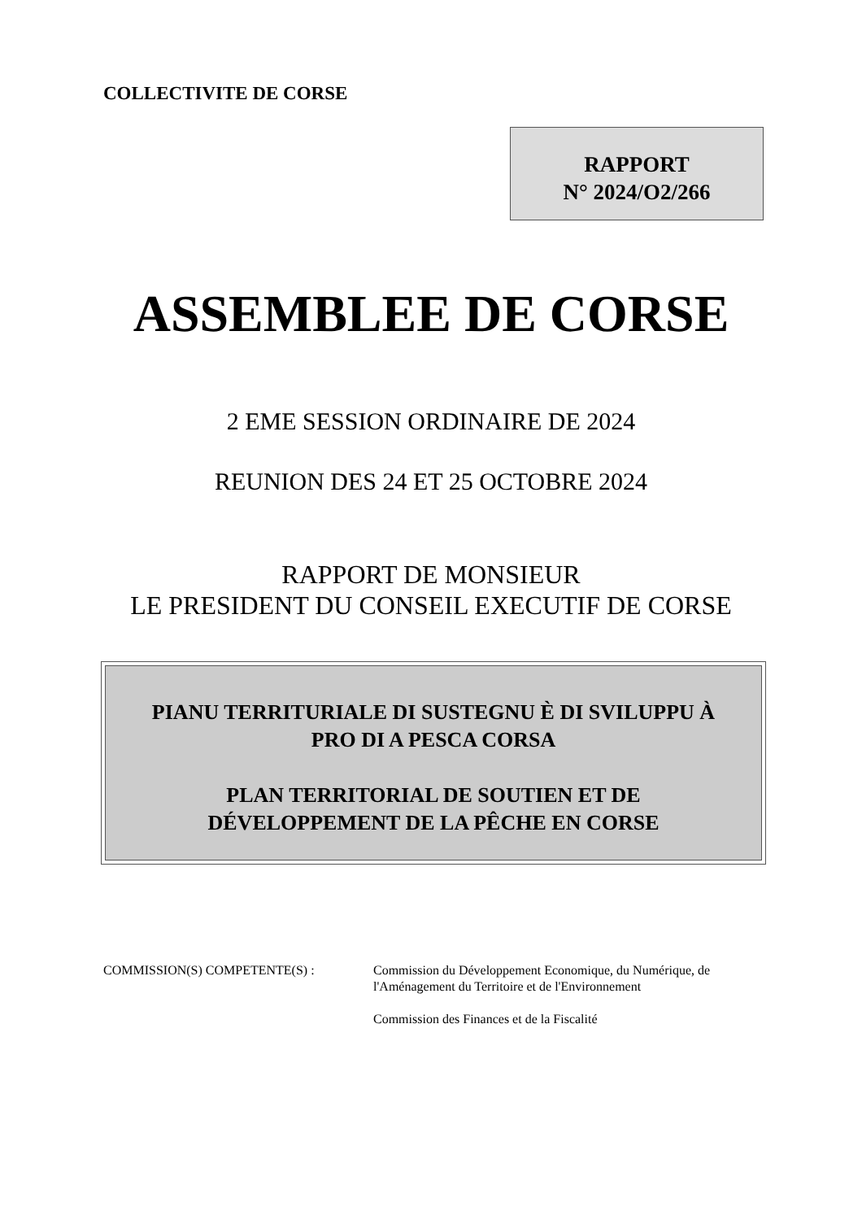COLLECTIVITE DE CORSE
RAPPORT
N° 2024/O2/266
ASSEMBLEE DE CORSE
2 EME SESSION ORDINAIRE DE 2024
REUNION DES 24 ET 25 OCTOBRE 2024
RAPPORT DE MONSIEUR
LE PRESIDENT DU CONSEIL EXECUTIF DE CORSE
PIANU TERRITURIALE DI SUSTEGNU È DI SVILUPPU À
PRO DI A PESCA CORSA
PLAN TERRITORIAL DE SOUTIEN ET DE
DÉVELOPPEMENT DE LA PÊCHE EN CORSE
COMMISSION(S) COMPETENTE(S) : Commission du Développement Economique, du Numérique, de
l'Aménagement du Territoire et de l'Environnement
Commission des Finances et de la Fiscalité